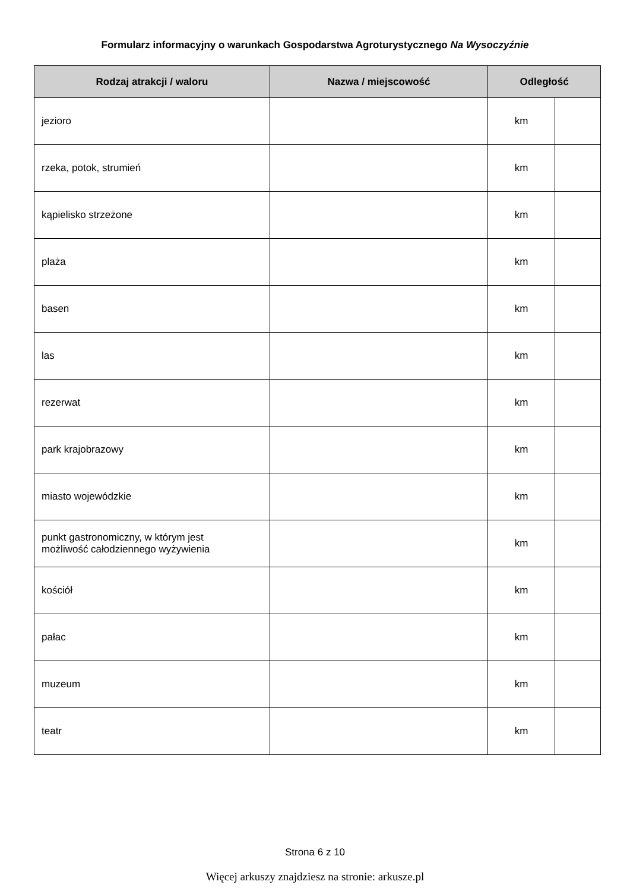Formularz informacyjny o warunkach Gospodarstwa Agroturystycznego Na Wysoczyźnie
| Rodzaj atrakcji / waloru | Nazwa / miejscowość | Odległość | |
| --- | --- | --- | --- |
| jezioro | | km | |
| rzeka, potok, strumień | | km | |
| kąpielisko strzeżone | | km | |
| plaża | | km | |
| basen | | km | |
| las | | km | |
| rezerwat | | km | |
| park krajobrazowy | | km | |
| miasto wojewódzkie | | km | |
| punkt gastronomiczny, w którym jest możliwość całodziennego wyżywienia | | km | |
| kościół | | km | |
| pałac | | km | |
| muzeum | | km | |
| teatr | | km | |
Strona 6 z 10
Więcej arkuszy znajdziesz na stronie: arkusze.pl